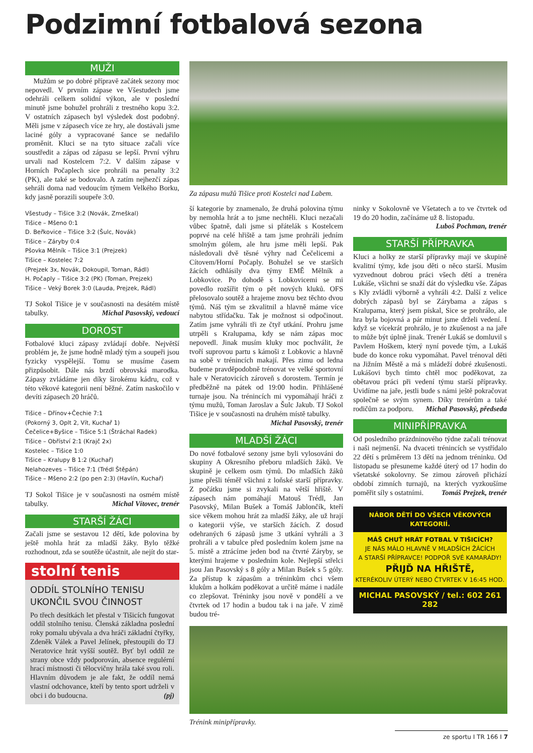Podzimní fotbalová sezona
MUŽI
Mužům se po dobré přípravě začátek sezony moc nepovedl. V prvním zápase ve Všestudech jsme odehráli celkem solidní výkon, ale v poslední minutě jsme bohužel prohráli z trestného kopu 3:2. V ostatních zápasech byl výsledek dost podobný. Měli jsme v zápasech více ze hry, ale dostávali jsme laciné góly a vypracované šance se nedařilo proměnit. Kluci se na tyto situace začali více soustředit a zápas od zápasu se lepší. První výhru urvali nad Kostelcem 7:2. V dalším zápase v Horních Počaplech sice prohráli na penalty 3:2 (PK), ale také se bodovalo. A zatím nejhezčí zápas sehráli doma nad vedoucím týmem Velkého Borku, kdy jasně porazili soupeře 3:0.
Všestudy – Tišice 3:2 (Novák, Zmeškal)
Tišice – Mšeno 0:1
D. Beřkovice – Tišice 3:2 (Šulc, Novák)
Tišice – Záryby 0:4
Pšovka Mělník – Tišice 3:1 (Prejzek)
Tišice – Kostelec 7:2
(Prejzek 3x, Novák, Dokoupil, Toman, Rádl)
H. Počaply – Tišice 3:2 (PK) (Toman, Prejzek)
Tišice – Veký Borek 3:0 (Lauda, Prejzek, Rádl)
TJ Sokol Tišice je v současnosti na desátém místě tabulky. Michal Pasovský, vedoucí
DOROST
Fotbalové kluci zápasy zvládají dobře. Největší problém je, že jsme hodně mladý tým a soupeři jsou fyzicky vyspělejší. Tomu se musíme časem přizpůsobit. Dále nás brzdí obrovská marodka. Zápasy zvládáme jen díky širokému kádru, což v této věkové kategorii není běžné. Zatím naskočilo v devíti zápasech 20 hráčů.
Tišice – Dřínov+Čechie 7:1
(Pokorný 3, Oplt 2, Vít, Kuchař 1)
Čečelice+Byšice – Tišice 5:1 (Štráchal Radek)
Tišice – Obříství 2:1 (Krajč 2x)
Kostelec – Tišice 1:0
Tišice – Kralupy B 1:2 (Kuchař)
Nelahozeves – Tišice 7:1 (Trédl Štěpán)
Tišice – Mšeno 2:2 (po pen 2:3) (Havlín, Kuchař)
TJ Sokol Tišice je v současnosti na osmém místě tabulky. Michal Vítovec, trenér
STARŠÍ ŽÁCI
Začali jsme se sestavou 12 dětí, kde polovina by ještě mohla hrát za mladší žáky. Bylo těžké rozhodnout, zda se soutěže účastnit, ale nejít do star-
stolní tenis
ODDÍL STOLNÍHO TENISU UKONČIL SVOU ČINNOST
Po třech desítkách let přestal v Tišicích fungovat oddíl stolního tenisu. Členská základna poslední roky pomalu ubývala a dva hráči základní čtyřky, Zdeněk Válek a Pavel Jelínek, přestoupili do TJ Neratovice hrát vyšší soutěž. Byť byl oddíl ze strany obce vždy podporován, absence regulérní hrací místnosti či tělocvičny hrála také svou roli. Hlavním důvodem je ale fakt, že oddíl nemá vlastní odchovance, kteří by tento sport udrželi v obci i do budoucna. (pj)
Za zápasu mužů Tišice proti Kostelci nad Labem.
ší kategorie by znamenalo, že druhá polovina týmu by nemohla hrát a to jsme nechtěli. Kluci nezačali vůbec špatně, dali jsme si přátelák s Kostelcem poprvé na celé hřiště a tam jsme prohráli jedním smolným gólem, ale hru jsme měli lepší. Pak následovali dvě těsné výhry nad Čečelicemi a Cítovem/Horní Počaply. Bohužel se ve starších žácích odhlásily dva týmy EMĚ Mělník a Lobkovice. Po dohodě s Lobkovicemi se mi povedlo rozšířit tým o pět nových kluků. OFS přelosovalo soutěž a hrajeme znovu bez těchto dvou týmů. Náš tým se zkvalitnil a hlavně máme více nabytou střídačku. Tak je možnost si odpočinout. Zatím jsme vyhráli tři ze čtyř utkání. Prohru jsme utrpěli s Kralupama, kdy se nám zápas moc nepovedl. Jinak musím kluky moc pochválit, že tvoří suprovou partu s kámoši z Lobkovic a hlavně na sobě v trénincích makají. Přes zimu od ledna budeme pravděpodobně trénovat ve velké sportovní hale v Neratovicích zároveň s dorostem. Termín je předběžně na pátek od 19:00 hodin. Přihlášené turnaje jsou. Na trénincích mi vypomáhají hráči z týmu mužů, Toman Jaroslav a Šulc Jakub. TJ Sokol Tišice je v současnosti na druhém místě tabulky. Michal Pasovský, trenér
MLADŠÍ ŽÁCI
Do nové fotbalové sezony jsme byli vylosováni do skupiny A Okresního přeboru mladších žáků. Ve skupině je celkem osm týmů. Do mladších žáků jsme přešli téměř všichni z loňské starší přípravky. Z počátku jsme si zvykali na větší hřiště. V zápasech nám pomáhají Matouš Trédl, Jan Pasovský, Milan Bušek a Tomáš Jablončík, kteří sice věkem mohou hrát za mladší žáky, ale už hrají o kategorii výše, ve starších žácích. Z dosud odehraných 6 zápasů jsme 3 utkání vyhráli a 3 prohráli a v tabulce před posledním kolem jsme na 5. místě a ztrácíme jeden bod na čtvrté Záryby, se kterými hrajeme v posledním kole. Nejlepší střelci jsou Jan Pasovský s 8 góly a Milan Bušek s 5 góly. Za přístup k zápasům a tréninkům chci všem klukům a holkám poděkovat a určitě máme i nadále co zlepšovat. Tréninky jsou nově v pondělí a ve čtvrtek od 17 hodin a budou tak i na jaře. V zimě budou tré-
ninky v Sokolovně ve Všetatech a to ve čtvrtek od 19 do 20 hodin, začínáme už 8. listopadu. Luboš Pochman, trenér
STARŠÍ PŘÍPRAVKA
Kluci a holky ze starší přípravky mají ve skupině kvalitní týmy, kde jsou děti o něco starší. Musím vyzvednout dobrou práci všech dětí a trenéra Lukáše, všichni se snaží dát do výsledku vše. Zápas s Kly zvládli výborně a vyhráli 4:2. Další z velice dobrých zápasů byl se Zárybama a zápas s Kralupama, který jsem pískal, Sice se prohrálo, ale hra byla bojovná a pár minut jsme drželi vedení. I když se vícekrát prohrálo, je to zkušenost a na jaře to může být úplně jinak. Trenér Lukáš se domluvil s Pavlem Hoškem, který nyní povede tým, a Lukáš bude do konce roku vypomáhat. Pavel trénoval děti na Jižním Městě a má s mládeží dobré zkušenosti. Lukášovi bych tímto chtěl moc poděkovat, za obětavou práci při vedení týmu starší přípravky. Uvidíme na jaře, jestli bude s námi ještě pokračovat společně se svým synem. Díky trenérům a také rodičům za podporu. Michal Pasovský, předseda
MINIPŘÍPRAVKA
Od posledního prázdninového týdne začali trénovat i naši nejmenší. Na dvaceti trénincích se vystřídalo 22 dětí s průměrem 13 dětí na jednom tréninku. Od listopadu se přesuneme každé úterý od 17 hodin do všetatské sokolovny. Se zimou zároveň přichází období zimních turnajů, na kterých vyzkoušíme poměřit síly s ostatními. Tomáš Prejzek, trenér
NÁBOR DĚTÍ DO VŠECH VĚKOVÝCH KATEGORIÍ.
MÁŠ CHUŤ HRÁT FOTBAL V TIŠICÍCH?
JE NÁS MÁLO HLAVNĚ V MLADŠÍCH ŽÁCÍCH
A STARŠÍ PŘÍPRAVCE! PODPOŘ SVÉ KAMARÁDY!
PŘIJĎ NA HŘIŠTĚ,
KTERÉKOLIV ÚTERÝ NEBO ČTVRTEK V 16:45 HOD.
MICHAL PASOVSKÝ / tel.: 602 261 282
Trénink minipřípravky.
ze sportu I TR 166 I 7